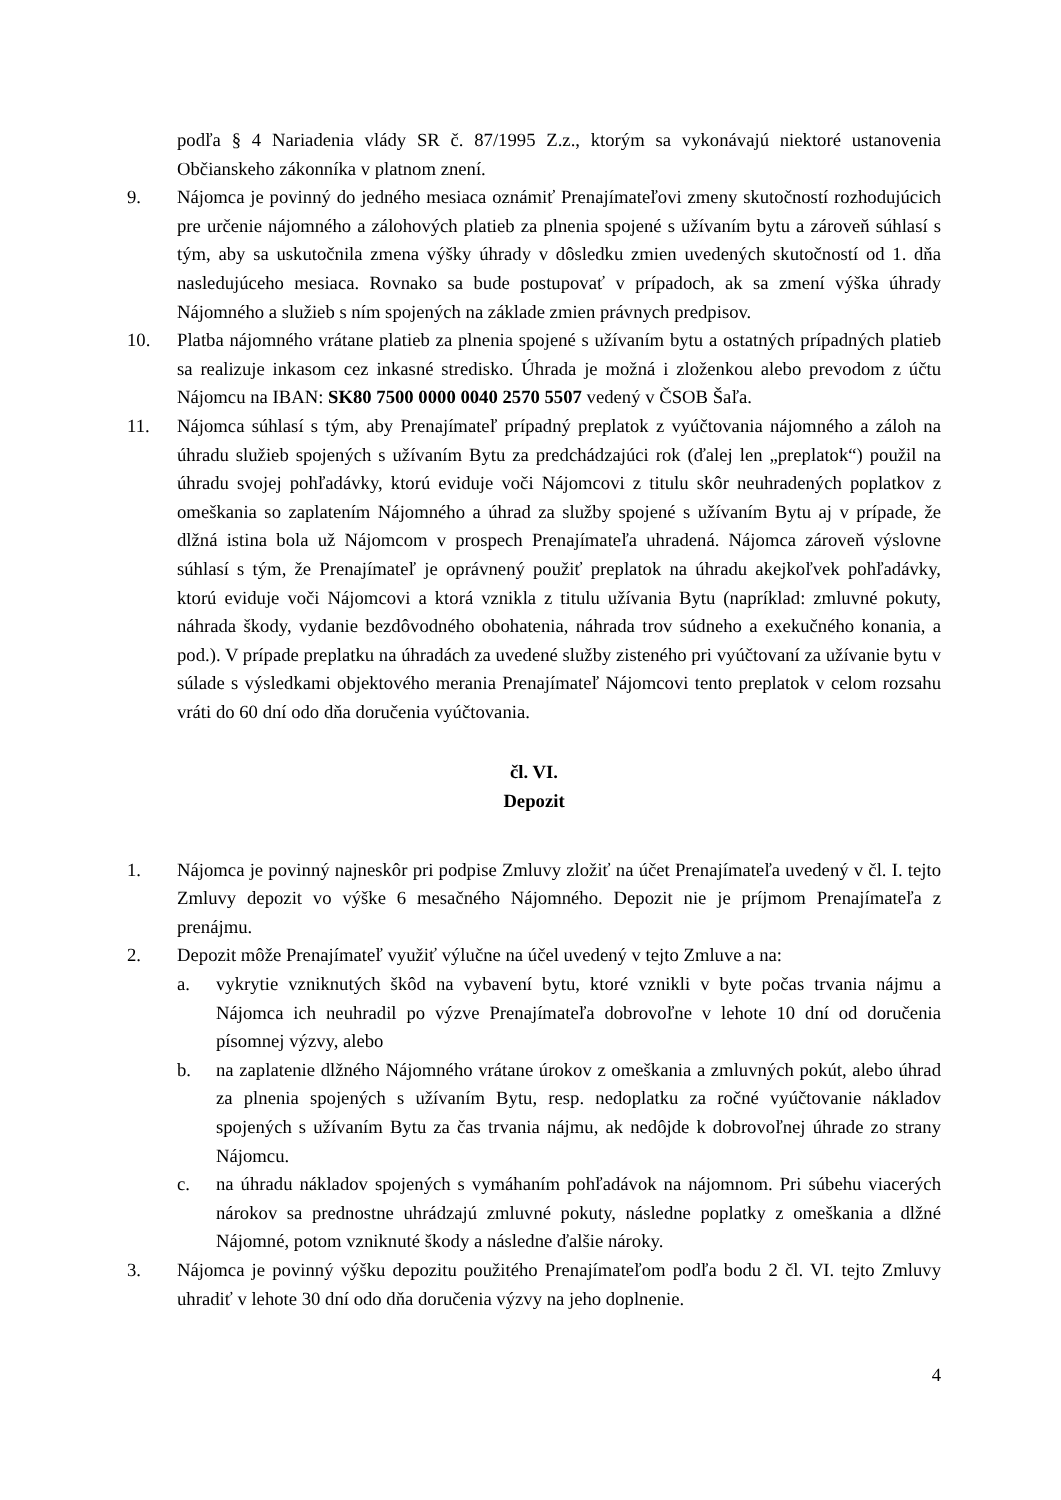podľa § 4 Nariadenia vlády SR č. 87/1995 Z.z., ktorým sa vykonávajú niektoré ustanovenia Občianskeho zákonníka v platnom znení.
9. Nájomca je povinný do jedného mesiaca oznámiť Prenajímateľovi zmeny skutočností rozhodujúcich pre určenie nájomného a zálohových platieb za plnenia spojené s užívaním bytu a zároveň súhlasí s tým, aby sa uskutočnila zmena výšky úhrady v dôsledku zmien uvedených skutočností od 1. dňa nasledujúceho mesiaca. Rovnako sa bude postupovať v prípadoch, ak sa zmení výška úhrady Nájomného a služieb s ním spojených na základe zmien právnych predpisov.
10. Platba nájomného vrátane platieb za plnenia spojené s užívaním bytu a ostatných prípadných platieb sa realizuje inkasom cez inkasné stredisko. Úhrada je možná i zloženkou alebo prevodom z účtu Nájomcu na IBAN: SK80 7500 0000 0040 2570 5507 vedený v ČSOB Šaľa.
11. Nájomca súhlasí s tým, aby Prenajímateľ prípadný preplatok z vyúčtovania nájomného a záloh na úhradu služieb spojených s užívaním Bytu za predchádzajúci rok (ďalej len „preplatok“) použil na úhradu svojej pohľadávky, ktorú eviduje voči Nájomcovi z titulu skôr neuhradených poplatkov z omeškania so zaplatením Nájomného a úhrad za služby spojené s užívaním Bytu aj v prípade, že dlžná istina bola už Nájomcom v prospech Prenajímateľa uhradená. Nájomca zároveň výslovne súhlasí s tým, že Prenajímateľ je oprávnený použiť preplatok na úhradu akejkoľvek pohľadávky, ktorú eviduje voči Nájomcovi a ktorá vznikla z titulu užívania Bytu (napríklad: zmluvné pokuty, náhrada škody, vydanie bezdôvodného obohatenia, náhrada trov súdneho a exekučného konania, a pod.). V prípade preplatku na úhradách za uvedené služby zisteného pri vyúčtovaní za užívanie bytu v súlade s výsledkami objektového merania Prenajímateľ Nájomcovi tento preplatok v celom rozsahu vráti do 60 dní odo dňa doručenia vyúčtovania.
čl. VI.
Depozit
1. Nájomca je povinný najneskôr pri podpise Zmluvy zložiť na účet Prenajímateľa uvedený v čl. I. tejto Zmluvy depozit vo výške 6 mesačného Nájomného. Depozit nie je príjmom Prenajímateľa z prenájmu.
2. Depozit môže Prenajímateľ využiť výlučne na účel uvedený v tejto Zmluve a na:
a. vykrytie vzniknutých škôd na vybavení bytu, ktoré vznikli v byte počas trvania nájmu a Nájomca ich neuhradil po výzve Prenajímateľa dobrovoľne v lehote 10 dní od doručenia písomnej výzvy, alebo
b. na zaplatenie dlžného Nájomného vrátane úrokov z omeškania a zmluvných pokút, alebo úhrad za plnenia spojených s užívaním Bytu, resp. nedoplatku za ročné vyúčtovanie nákladov spojených s užívaním Bytu za čas trvania nájmu, ak nedôjde k dobrovoľnej úhrade zo strany Nájomcu.
c. na úhradu nákladov spojených s vymáhaním pohľadávok na nájomnom. Pri súbehu viacerých nárokov sa prednostne uhrádzajú zmluvné pokuty, následne poplatky z omeškania a dlžné Nájomné, potom vzniknuté škody a následne ďalšie nároky.
3. Nájomca je povinný výšku depozitu použitého Prenajímateľom podľa bodu 2 čl. VI. tejto Zmluvy uhradiť v lehote 30 dní odo dňa doručenia výzvy na jeho doplnenie.
4